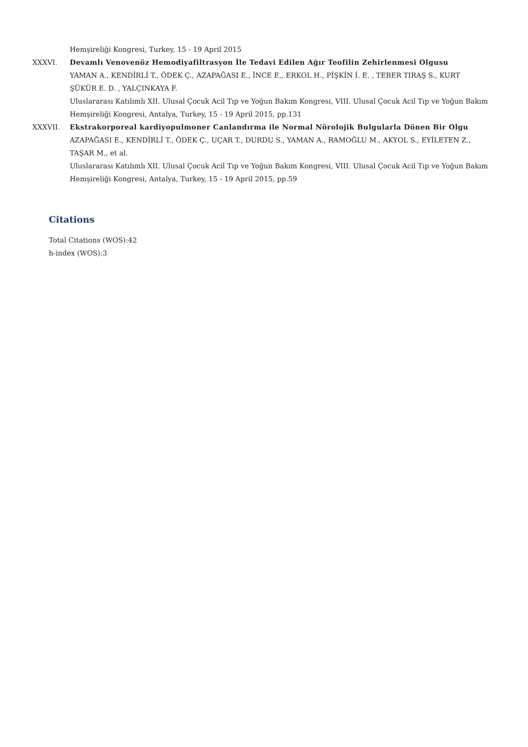Hemşireliği Kongresi, Turkey, 15 - 19 April 2015
XXXVI. Devamlı Venovenöz Hemodiyafiltrasyon İle Tedavi Edilen Ağır Teofilin Zehirlenmesi Olgusu
YAMAN A., KENDİRLİ T., ÖDEK Ç., AZAPAĞASI E., İNCE E., ERKOL H., PİŞKİN İ. E. , TEBER TIRAŞ S., KURT ŞÜKÜR E. D. , YALÇINKAYA F.
Uluslararası Katılımlı XII. Ulusal Çocuk Acil Tıp ve Yoğun Bakım Kongresi, VIII. Ulusal Çocuk Acil Tıp ve Yoğun Bakım Hemşireliği Kongresi, Antalya, Turkey, 15 - 19 April 2015, pp.131
XXXVII. Ekstrakorporeal kardiyopulmoner Canlandırma ile Normal Nörolojik Bulgularla Dönen Bir Olgu
AZAPAĞASI E., KENDİRLİ T., ÖDEK Ç., UÇAR T., DURDU S., YAMAN A., RAMOĞLU M., AKYOL S., EYİLETEN Z., TAŞAR M., et al.
Uluslararası Katılımlı XII. Ulusal Çocuk Acil Tıp ve Yoğun Bakım Kongresi, VIII. Ulusal Çocuk Acil Tıp ve Yoğun Bakım Hemşireliği Kongresi, Antalya, Turkey, 15 - 19 April 2015, pp.59
Citations
Total Citations (WOS):42
h-index (WOS):3